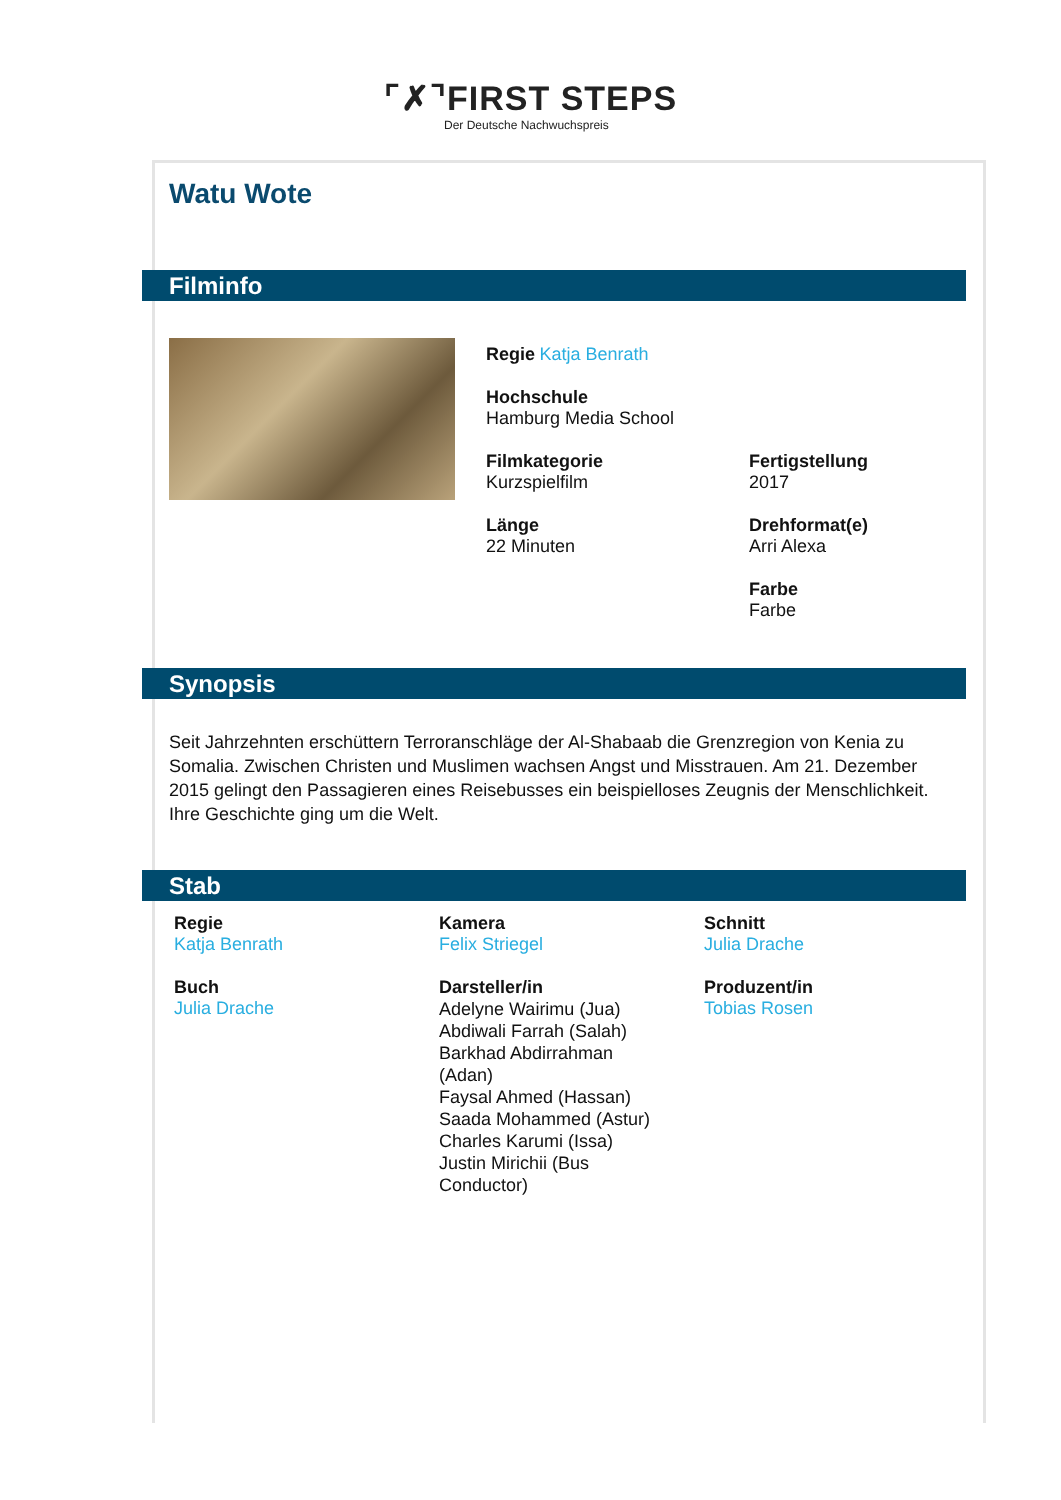⌜✗⌝FIRST STEPS
Der Deutsche Nachwuchspreis
Watu Wote
Filminfo
Regie Katja Benrath
Hochschule
Hamburg Media School
Filmkategorie
Kurzspielfilm
Fertigstellung
2017
Länge
22 Minuten
Drehformat(e)
Arri Alexa
Farbe
Farbe
Synopsis
Seit Jahrzehnten erschüttern Terroranschläge der Al-Shabaab die Grenzregion von Kenia zu Somalia. Zwischen Christen und Muslimen wachsen Angst und Misstrauen. Am 21. Dezember 2015 gelingt den Passagieren eines Reisebusses ein beispielloses Zeugnis der Menschlichkeit. Ihre Geschichte ging um die Welt.
Stab
Regie
Katja Benrath
Kamera
Felix Striegel
Schnitt
Julia Drache
Buch
Julia Drache
Darsteller/in
Adelyne Wairimu (Jua)
Abdiwali Farrah (Salah)
Barkhad Abdirrahman (Adan)
Faysal Ahmed (Hassan)
Saada Mohammed (Astur)
Charles Karumi (Issa)
Justin Mirichii (Bus Conductor)
Produzent/in
Tobias Rosen